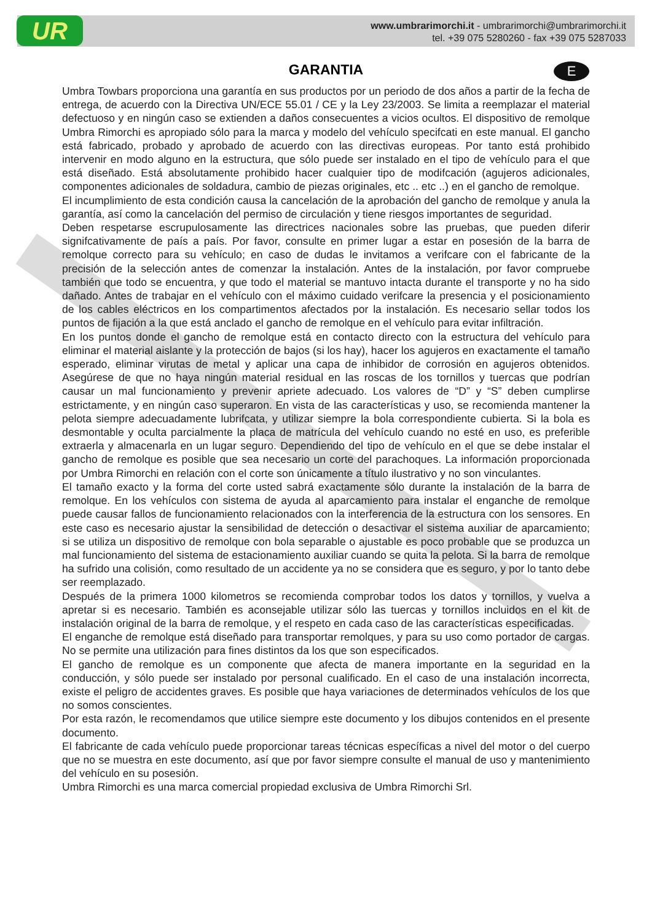UR
www.umbrarimorchi.it - umbrarimorchi@umbrarimorchi.it
tel. +39 075 5280260 - fax +39 075 5287033
E
GARANTIA
Umbra Towbars proporciona una garantía en sus productos por un periodo de dos años a partir de la fecha de entrega, de acuerdo con la Directiva UN/ECE 55.01 / CE y la Ley 23/2003. Se limita a reemplazar el material defectuoso y en ningún caso se extienden a daños consecuentes a vicios ocultos. El dispositivo de remolque Umbra Rimorchi es apropiado sólo para la marca y modelo del vehículo specifcati en este manual. El gancho está fabricado, probado y aprobado de acuerdo con las directivas europeas. Por tanto está prohibido intervenir en modo alguno en la estructura, que sólo puede ser instalado en el tipo de vehículo para el que está diseñado. Está absolutamente prohibido hacer cualquier tipo de modifcación (agujeros adicionales, componentes adicionales de soldadura, cambio de piezas originales, etc .. etc ..) en el gancho de remolque.
El incumplimiento de esta condición causa la cancelación de la aprobación del gancho de remolque y anula la garantía, así como la cancelación del permiso de circulación y tiene riesgos importantes de seguridad.
Deben respetarse escrupulosamente las directrices nacionales sobre las pruebas, que pueden diferir signifcativamente de país a país. Por favor, consulte en primer lugar a estar en posesión de la barra de remolque correcto para su vehículo; en caso de dudas le invitamos a verifcare con el fabricante de la precisión de la selección antes de comenzar la instalación. Antes de la instalación, por favor compruebe también que todo se encuentra, y que todo el material se mantuvo intacta durante el transporte y no ha sido dañado. Antes de trabajar en el vehículo con el máximo cuidado verifcare la presencia y el posicionamiento de los cables eléctricos en los compartimentos afectados por la instalación. Es necesario sellar todos los puntos de fijación a la que está anclado el gancho de remolque en el vehículo para evitar infiltración.
En los puntos donde el gancho de remolque está en contacto directo con la estructura del vehículo para eliminar el material aislante y la protección de bajos (si los hay), hacer los agujeros en exactamente el tamaño esperado, eliminar virutas de metal y aplicar una capa de inhibidor de corrosión en agujeros obtenidos. Asegúrese de que no haya ningún material residual en las roscas de los tornillos y tuercas que podrían causar un mal funcionamiento y prevenir apriete adecuado. Los valores de “D” y “S” deben cumplirse estrictamente, y en ningún caso superaron. En vista de las características y uso, se recomienda mantener la pelota siempre adecuadamente lubrifcata, y utilizar siempre la bola correspondiente cubierta. Si la bola es desmontable y oculta parcialmente la placa de matrícula del vehículo cuando no esté en uso, es preferible extraerla y almacenarla en un lugar seguro. Dependiendo del tipo de vehículo en el que se debe instalar el gancho de remolque es posible que sea necesario un corte del parachoques. La información proporcionada por Umbra Rimorchi en relación con el corte son únicamente a título ilustrativo y no son vinculantes.
El tamaño exacto y la forma del corte usted sabrá exactamente sólo durante la instalación de la barra de remolque. En los vehículos con sistema de ayuda al aparcamiento para instalar el enganche de remolque puede causar fallos de funcionamiento relacionados con la interferencia de la estructura con los sensores. En este caso es necesario ajustar la sensibilidad de detección o desactivar el sistema auxiliar de aparcamiento; si se utiliza un dispositivo de remolque con bola separable o ajustable es poco probable que se produzca un mal funcionamiento del sistema de estacionamiento auxiliar cuando se quita la pelota. Si la barra de remolque ha sufrido una colisión, como resultado de un accidente ya no se considera que es seguro, y por lo tanto debe ser reemplazado.
Después de la primera 1000 kilometros se recomienda comprobar todos los datos y tornillos, y vuelva a apretar si es necesario. También es aconsejable utilizar sólo las tuercas y tornillos incluidos en el kit de instalación original de la barra de remolque, y el respeto en cada caso de las características especificadas.
El enganche de remolque está diseñado para transportar remolques, y para su uso como portador de cargas. No se permite una utilización para fines distintos da los que son especificados.
El gancho de remolque es un componente que afecta de manera importante en la seguridad en la conducción, y sólo puede ser instalado por personal cualificado. En el caso de una instalación incorrecta, existe el peligro de accidentes graves. Es posible que haya variaciones de determinados vehículos de los que no somos conscientes.
Por esta razón, le recomendamos que utilice siempre este documento y los dibujos contenidos en el presente documento.
El fabricante de cada vehículo puede proporcionar tareas técnicas específicas a nivel del motor o del cuerpo que no se muestra en este documento, así que por favor siempre consulte el manual de uso y mantenimiento del vehículo en su posesión.
Umbra Rimorchi es una marca comercial propiedad exclusiva de Umbra Rimorchi Srl.